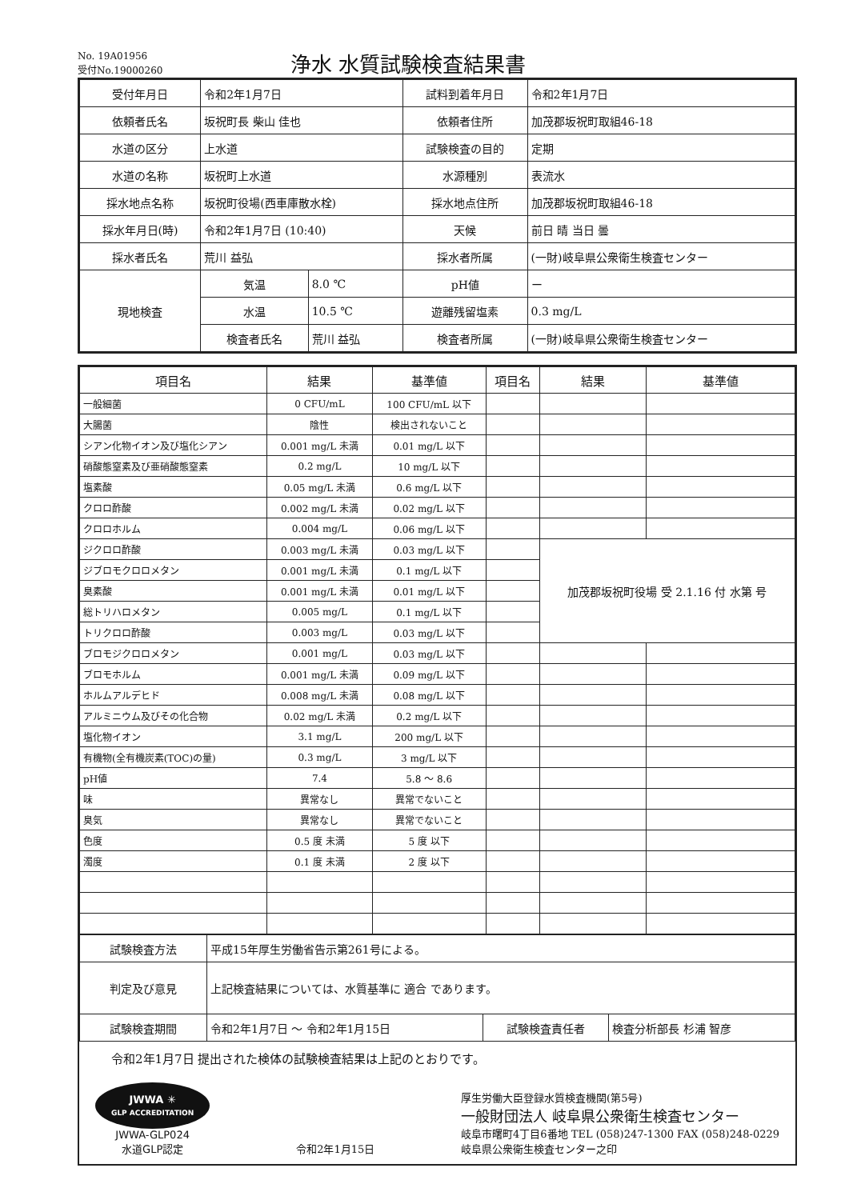No. 19A01956
受付No.19000260
浄水 水質試験検査結果書
| 受付年月日 | 令和2年1月7日 | | 試料到着年月日 | 令和2年1月7日 |
| 依頼者氏名 | 坂祝町長 柴山 佳也 | | 依頼者住所 | 加茂郡坂祝町取組46-18 |
| 水道の区分 | 上水道 | | 試験検査の目的 | 定期 |
| 水道の名称 | 坂祝町上水道 | | 水源種別 | 表流水 |
| 採水地点名称 | 坂祝町役場(西車庫散水栓) | | 採水地点住所 | 加茂郡坂祝町取組46-18 |
| 採水年月日(時) | 令和2年1月7日 (10:40) | | 天候 | 前日 晴 当日 曇 |
| 採水者氏名 | 荒川 益弘 | | 採水者所属 | (一財)岐阜県公衆衛生検査センター |
| 現地検査 | 気温 | 8.0 ℃ | pH値 | ー |
| | 水温 | 10.5 ℃ | 遊離残留塩素 | 0.3 mg/L |
| | 検査者氏名 | 荒川 益弘 | 検査者所属 | (一財)岐阜県公衆衛生検査センター |
| 項目名 | 結果 | 基準値 | 項目名 | 結果 | 基準値 |
| --- | --- | --- | --- | --- | --- |
| 一般細菌 | 0 CFU/mL | 100 CFU/mL 以下 | | | |
| 大腸菌 | 陰性 | 検出されないこと | | | |
| シアン化物イオン及び塩化シアン | 0.001 mg/L 未満 | 0.01 mg/L 以下 | | | |
| 硝酸態窒素及び亜硝酸態窒素 | 0.2 mg/L | 10 mg/L 以下 | | | |
| 塩素酸 | 0.05 mg/L 未満 | 0.6 mg/L 以下 | | | |
| クロロ酢酸 | 0.002 mg/L 未満 | 0.02 mg/L 以下 | | | |
| クロロホルム | 0.004 mg/L | 0.06 mg/L 以下 | | | |
| ジクロロ酢酸 | 0.003 mg/L 未満 | 0.03 mg/L 以下 | | 加茂郡坂祝町役場 受 2.1.16 付 水第 号 | |
| ジブロモクロロメタン | 0.001 mg/L 未満 | 0.1 mg/L 以下 | | | |
| 臭素酸 | 0.001 mg/L 未満 | 0.01 mg/L 以下 | | | |
| 総トリハロメタン | 0.005 mg/L | 0.1 mg/L 以下 | | | |
| トリクロロ酢酸 | 0.003 mg/L | 0.03 mg/L 以下 | | | |
| ブロモジクロロメタン | 0.001 mg/L | 0.03 mg/L 以下 | | | |
| ブロモホルム | 0.001 mg/L 未満 | 0.09 mg/L 以下 | | | |
| ホルムアルデヒド | 0.008 mg/L 未満 | 0.08 mg/L 以下 | | | |
| アルミニウム及びその化合物 | 0.02 mg/L 未満 | 0.2 mg/L 以下 | | | |
| 塩化物イオン | 3.1 mg/L | 200 mg/L 以下 | | | |
| 有機物(全有機炭素(TOC)の量) | 0.3 mg/L | 3 mg/L 以下 | | | |
| pH値 | 7.4 | 5.8 ～ 8.6 | | | |
| 味 | 異常なし | 異常でないこと | | | |
| 臭気 | 異常なし | 異常でないこと | | | |
| 色度 | 0.5 度 未満 | 5 度 以下 | | | |
| 濁度 | 0.1 度 未満 | 2 度 以下 | | | |
| 試験検査方法 | 平成15年厚生労働省告示第261号による。 | | |
| 判定及び意見 | 上記検査結果については、水質基準に 適合 であります。 | | |
| 試験検査期間 | 令和2年1月7日 ～ 令和2年1月15日 | 試験検査責任者 | 検査分析部長 杉浦 智彦 |
令和2年1月7日 提出された検体の試験検査結果は上記のとおりです。
JWWA ✳
GLP ACCREDITATION
JWWA-GLP024
水道GLP認定
令和2年1月15日 厚生労働大臣登録水質検査機関(第5号)
一般財団法人 岐阜県公衆衛生検査センター
岐阜市曙町4丁目6番地 TEL (058)247-1300 FAX (058)248-0229
岐阜県公衆衛生検査センター之印